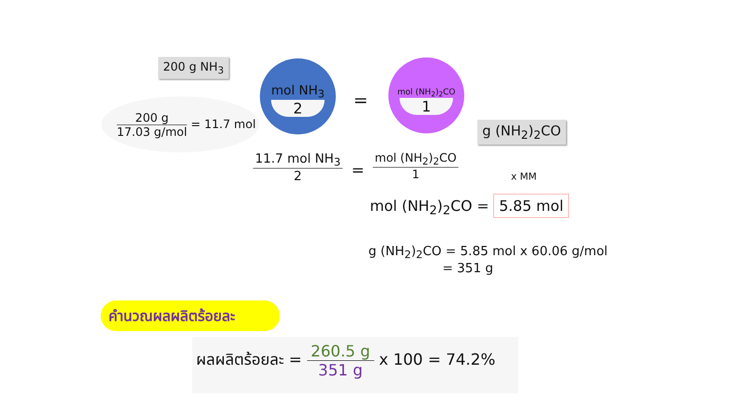200 g NH<sub>3</sub>
200 g
17.03 g/mol
= 11.7 mol
mol NH<sub>3</sub>
2
=
mol (NH<sub>2</sub>)<sub>2</sub>CO
1
g (NH<sub>2</sub>)<sub>2</sub>CO
11.7 mol NH<sub>3</sub>
2
=
mol (NH<sub>2</sub>)<sub>2</sub>CO
1
x MM
mol (NH<sub>2</sub>)<sub>2</sub>CO = 5.85 mol
g (NH<sub>2</sub>)<sub>2</sub>CO = 5.85 mol x 60.06 g/mol
= 351 g
คำนวณผลผลิตร้อยละ
ผลผลิตร้อยละ =
260.5 g
351 g
x 100 = 74.2%